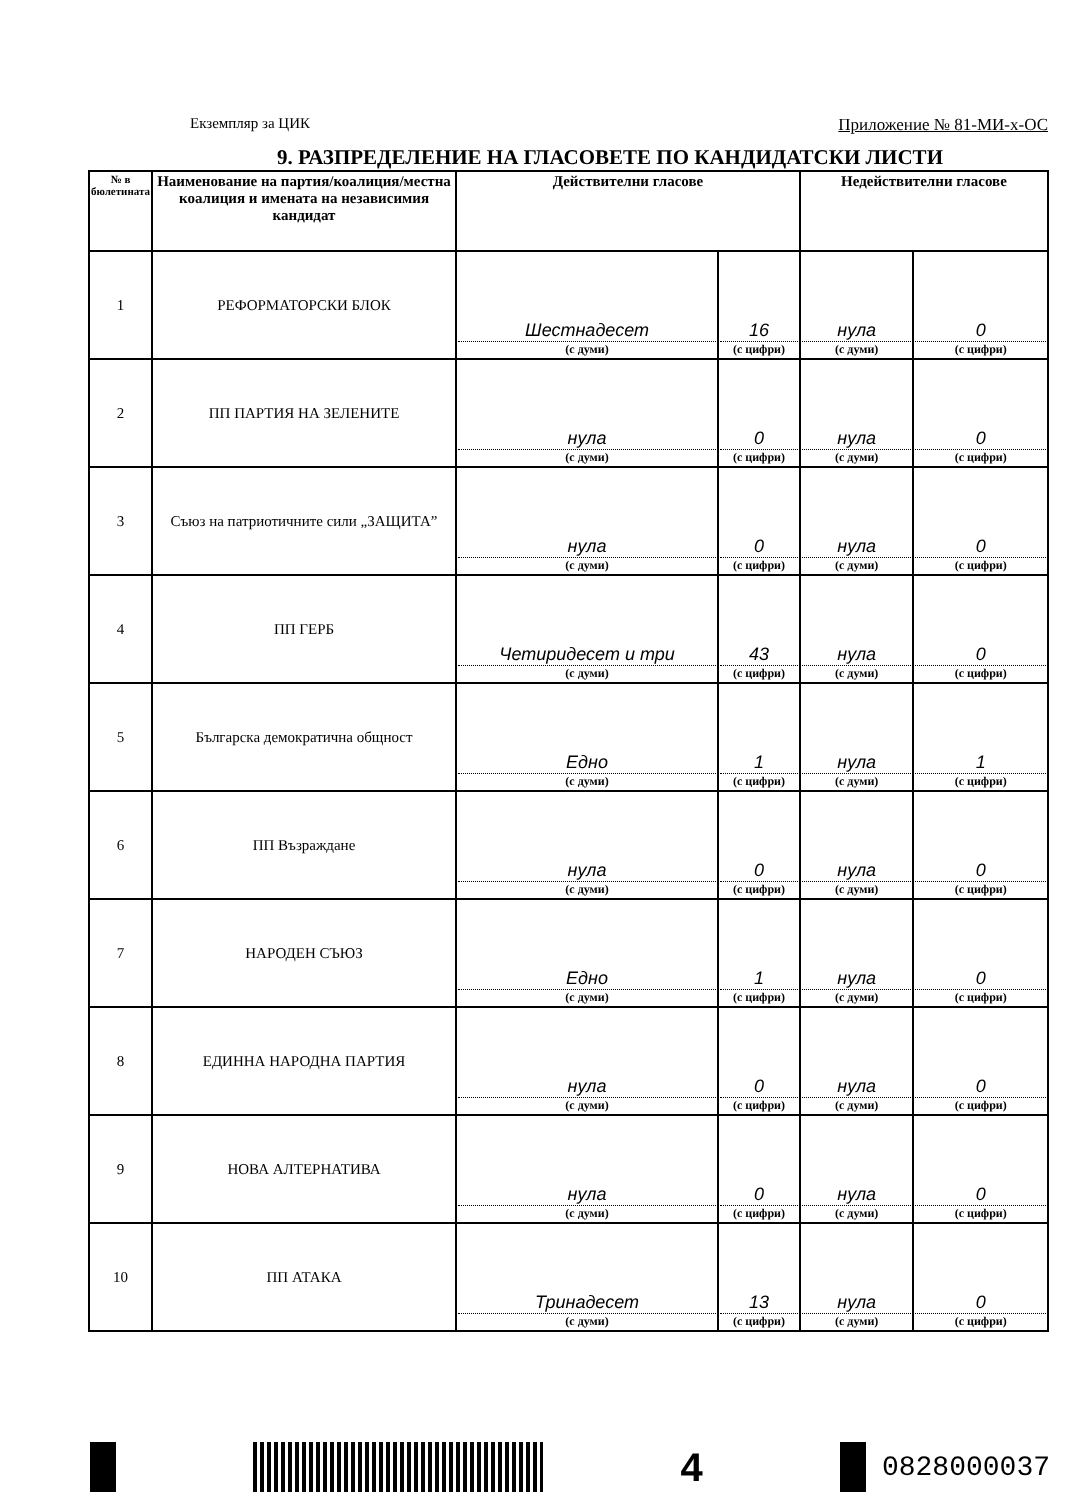Екземпляр за ЦИК Приложение № 81-МИ-х-ОС
9. РАЗПРЕДЕЛЕНИЕ НА ГЛАСОВЕТЕ ПО КАНДИДАТСКИ ЛИСТИ
| № в бюлетината | Наименование на партия/коалиция/местна коалиция и имената на независимия кандидат | Действителни гласове | | Недействителни гласове | |
| --- | --- | --- | --- | --- | --- |
| 1 | РЕФОРМАТОРСКИ БЛОК | Шестнадесет (с думи) | 16 (с цифри) | нула (с думи) | 0 (с цифри) |
| 2 | ПП ПАРТИЯ НА ЗЕЛЕНИТЕ | нула (с думи) | 0 (с цифри) | нула (с думи) | 0 (с цифри) |
| 3 | Съюз на патриотичните сили „ЗАЩИТА” | нула (с думи) | 0 (с цифри) | нула (с думи) | 0 (с цифри) |
| 4 | ПП ГЕРБ | Четиридесет и три (с думи) | 43 (с цифри) | нула (с думи) | 0 (с цифри) |
| 5 | Българска демократична общност | Едно (с думи) | 1 (с цифри) | нула (с думи) | 1 (с цифри) |
| 6 | ПП Възраждане | нула (с думи) | 0 (с цифри) | нула (с думи) | 0 (с цифри) |
| 7 | НАРОДЕН СЪЮЗ | Едно (с думи) | 1 (с цифри) | нула (с думи) | 0 (с цифри) |
| 8 | ЕДИННА НАРОДНА ПАРТИЯ | нула (с думи) | 0 (с цифри) | нула (с думи) | 0 (с цифри) |
| 9 | НОВА АЛТЕРНАТИВА | нула (с думи) | 0 (с цифри) | нула (с думи) | 0 (с цифри) |
| 10 | ПП АТАКА | Тринадесет (с думи) | 13 (с цифри) | нула (с думи) | 0 (с цифри) |
4
0828000037